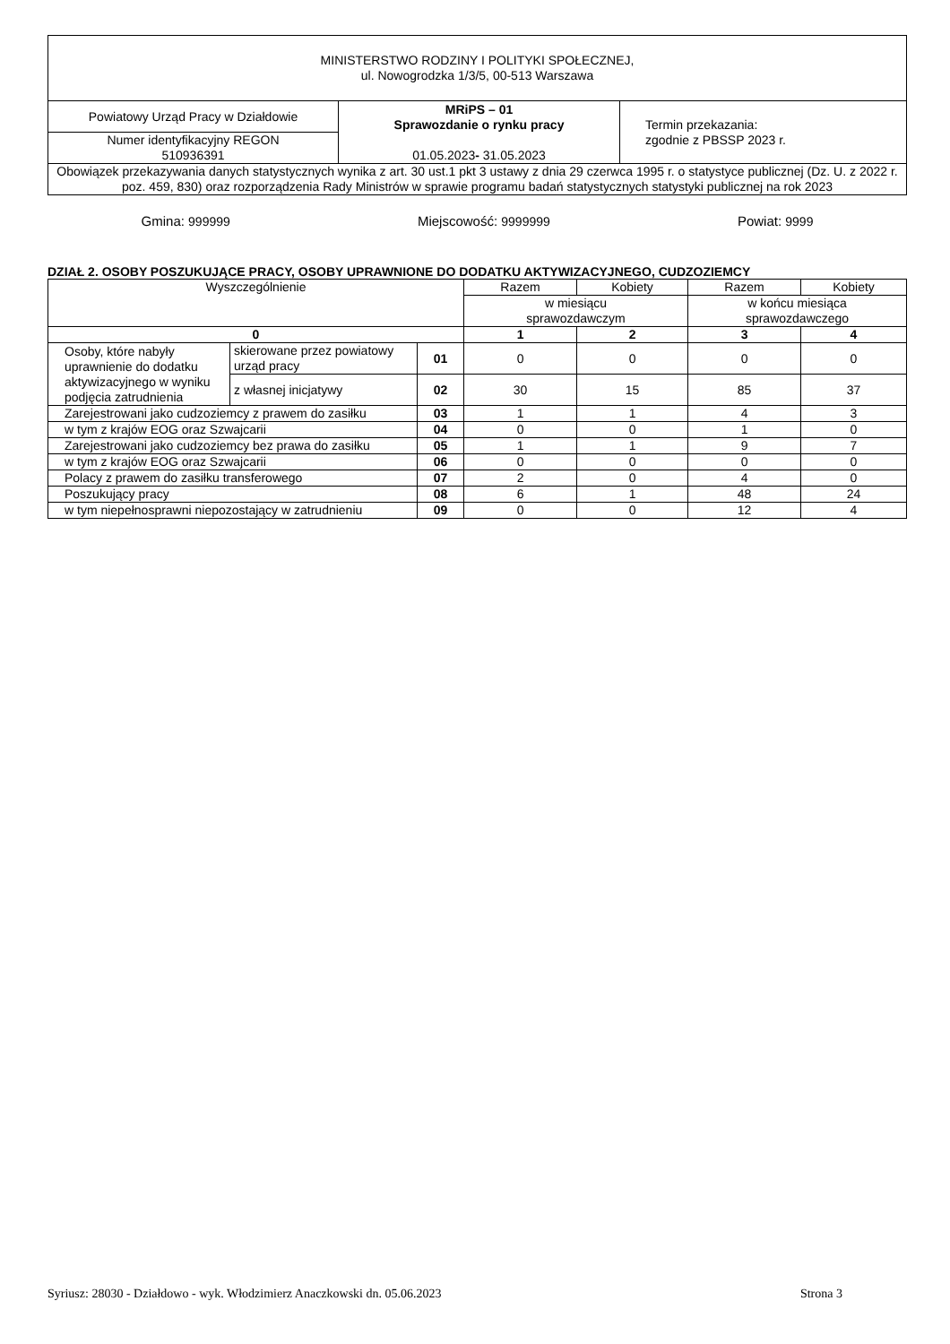| MINISTERSTWO RODZINY I POLITYKI SPOŁECZNEJ, ul. Nowogrodzka 1/3/5, 00-513 Warszawa | | |
| Powiatowy Urząd Pracy w Działdowie | MRiPS – 01 Sprawozdanie o rynku pracy 01.05.2023 - 31.05.2023 | Termin przekazania: zgodnie z PBSSP 2023 r. |
| Numer identyfikacyjny REGON 510936391 | | |
| Obowiązek przekazywania danych statystycznych wynika z art. 30 ust.1 pkt 3 ustawy z dnia 29 czerwca 1995 r. o statystyce publicznej (Dz. U. z 2022 r. poz. 459, 830) oraz rozporządzenia Rady Ministrów w sprawie programu badań statystycznych statystyki publicznej na rok 2023 | | |
Gmina: 999999 Miejscowość: 9999999 Powiat: 9999
DZIAŁ 2. OSOBY POSZUKUJĄCE PRACY, OSOBY UPRAWNIONE DO DODATKU AKTYWIZACYJNEGO, CUDZOZIEMCY
| Wyszczególnienie | | | Razem | Kobiety | Razem | Kobiety |
| --- | --- | --- | --- | --- | --- | --- |
| | | | w miesiącu sprawozdawczym | | w końcu miesiąca sprawozdawczego | |
| 0 | | | 1 | 2 | 3 | 4 |
| Osoby, które nabyły uprawnienie do dodatku aktywizacyjnego w wyniku podjęcia zatrudnienia | skierowane przez powiatowy urząd pracy | 01 | 0 | 0 | 0 | 0 |
| | z własnej inicjatywy | 02 | 30 | 15 | 85 | 37 |
| Zarejestrowani jako cudzoziemcy z prawem do zasiłku | | 03 | 1 | 1 | 4 | 3 |
| w tym z krajów EOG oraz Szwajcarii | | 04 | 0 | 0 | 1 | 0 |
| Zarejestrowani jako cudzoziemcy bez prawa do zasiłku | | 05 | 1 | 1 | 9 | 7 |
| w tym z krajów EOG oraz Szwajcarii | | 06 | 0 | 0 | 0 | 0 |
| Polacy z prawem do zasiłku transferowego | | 07 | 2 | 0 | 4 | 0 |
| Poszukujący pracy | | 08 | 6 | 1 | 48 | 24 |
| w tym niepełnosprawni niepozostający w zatrudnieniu | | 09 | 0 | 0 | 12 | 4 |
Syriusz: 28030 - Działdowo - wyk. Włodzimierz Anaczkowski dn. 05.06.2023 Strona 3